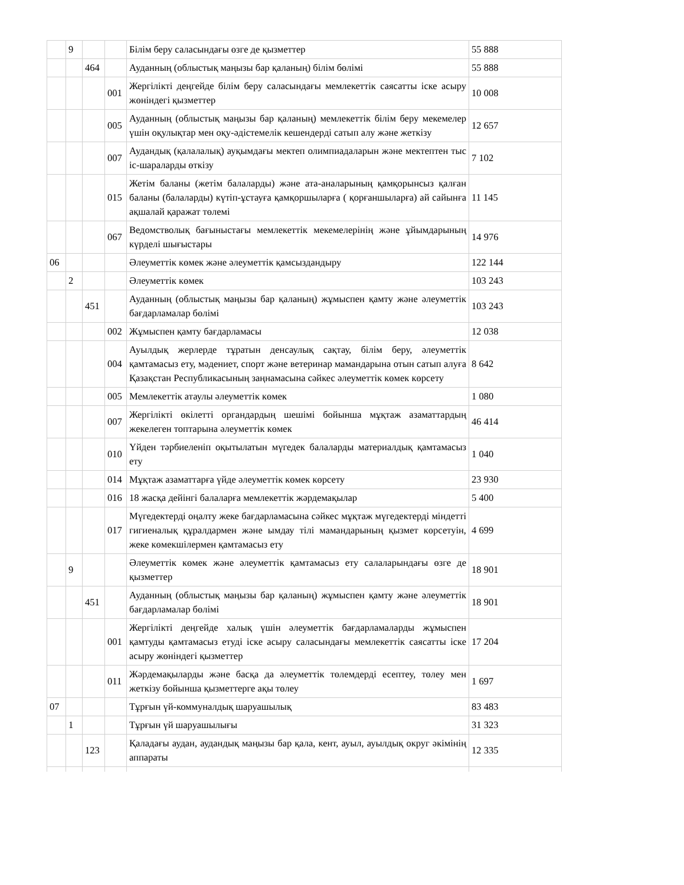| | 9 | | | Білім беру саласындағы өзге де қызметтер | 55 888 |
| | | 464 | | Ауданның (облыстық маңызы бар қаланың) білім бөлімі | 55 888 |
| | | | 001 | Жергілікті деңгейде білім беру саласындағы мемлекеттік саясатты іске асыру жөніндегі қызметтер | 10 008 |
| | | | 005 | Ауданның (облыстық маңызы бар қаланың) мемлекеттік білім беру мекемелер үшін оқулықтар мен оқу-әдістемелік кешендерді сатып алу және жеткізу | 12 657 |
| | | | 007 | Аудандық (қалалалық) ауқымдағы мектеп олимпиадаларын және мектептен тыс іс-шараларды өткізу | 7 102 |
| | | | 015 | Жетім баланы (жетім балаларды) және ата-аналарының қамқорынсыз қалған баланы (балаларды) күтіп-ұстауға қамқоршыларға ( қорғаншыларға) ай сайынға ақшалай қаражат төлемі | 11 145 |
| | | | 067 | Ведомстволық бағыныстағы мемлекеттік мекемелерінің және ұйымдарының күрделі шығыстары | 14 976 |
| 06 | | | | Әлеуметтік көмек және әлеуметтік қамсыздандыру | 122 144 |
| | 2 | | | Әлеуметтік көмек | 103 243 |
| | | 451 | | Ауданның (облыстық маңызы бар қаланың) жұмыспен қамту және әлеуметтік бағдарламалар бөлімі | 103 243 |
| | | | 002 | Жұмыспен қамту бағдарламасы | 12 038 |
| | | | 004 | Ауылдық жерлерде тұратын денсаулық сақтау, білім беру, әлеуметтік қамтамасыз ету, мәдениет, спорт және ветеринар мамандарына отын сатып алуға Қазақстан Республикасының заңнамасына сәйкес әлеуметтік көмек көрсету | 8 642 |
| | | | 005 | Мемлекеттік атаулы әлеуметтік көмек | 1 080 |
| | | | 007 | Жергілікті өкілетті органдардың шешімі бойынша мұқтаж азаматтардың жекелеген топтарына әлеуметтік көмек | 46 414 |
| | | | 010 | Үйден тәрбиеленіп оқытылатын мүгедек балаларды материалдық қамтамасыз ету | 1 040 |
| | | | 014 | Мұқтаж азаматтарға үйде әлеуметтік көмек көрсету | 23 930 |
| | | | 016 | 18 жасқа дейінгі балаларға мемлекеттік жәрдемақылар | 5 400 |
| | | | 017 | Мүгедектерді оңалту жеке бағдарламасына сәйкес мұқтаж мүгедектерді міндетті гигиеналық құралдармен және ымдау тілі мамандарының қызмет көрсетуін, жеке көмекшілермен қамтамасыз ету | 4 699 |
| | 9 | | | Әлеуметтік көмек және әлеуметтік қамтамасыз ету салаларындағы өзге де қызметтер | 18 901 |
| | | 451 | | Ауданның (облыстық маңызы бар қаланың) жұмыспен қамту және әлеуметтік бағдарламалар бөлімі | 18 901 |
| | | | 001 | Жергілікті деңгейде халық үшін әлеуметтік бағдарламаларды жұмыспен қамтуды қамтамасыз етуді іске асыру саласындағы мемлекеттік саясатты іске асыру жөніндегі қызметтер | 17 204 |
| | | | 011 | Жәрдемақыларды және басқа да әлеуметтік төлемдерді есептеу, төлеу мен жеткізу бойынша қызметтерге ақы төлеу | 1 697 |
| 07 | | | | Тұрғын үй-коммуналдық шаруашылық | 83 483 |
| | 1 | | | Тұрғын үй шаруашылығы | 31 323 |
| | | 123 | | Қаладағы аудан, аудандық маңызы бар қала, кент, ауыл, ауылдық округ әкімінің аппараты | 12 335 |